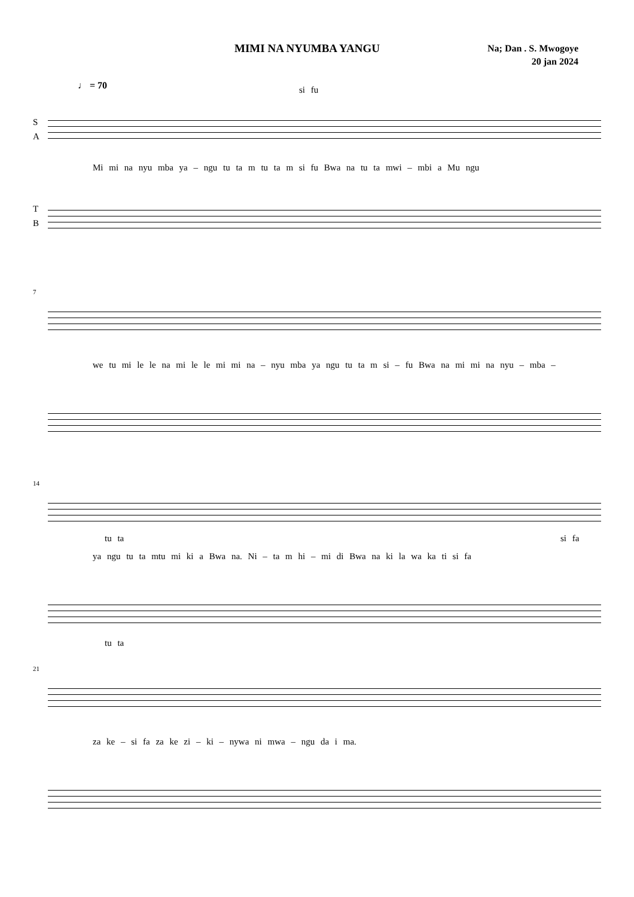MIMI NA NYUMBA YANGU
Na; Dan . S. Mwogoye
20 jan 2024
♩ = 70
si fu
S
A
Mi mi na nyu mba ya – ngu tu ta m tu ta m si fu Bwa na tu ta mwi – mbi a Mu ngu
T
B
7
we tu mi le le na mi le le mi mi na – nyu mba ya ngu tu ta m si – fu Bwa na mi mi na nyu – mba –
14
tu ta si fa
ya ngu tu ta mtu mi ki a Bwa na. Ni – ta m hi – mi di Bwa na ki la wa ka ti si fa
tu ta
21
za ke – si fa za ke zi – ki – nywa ni mwa – ngu da i ma.